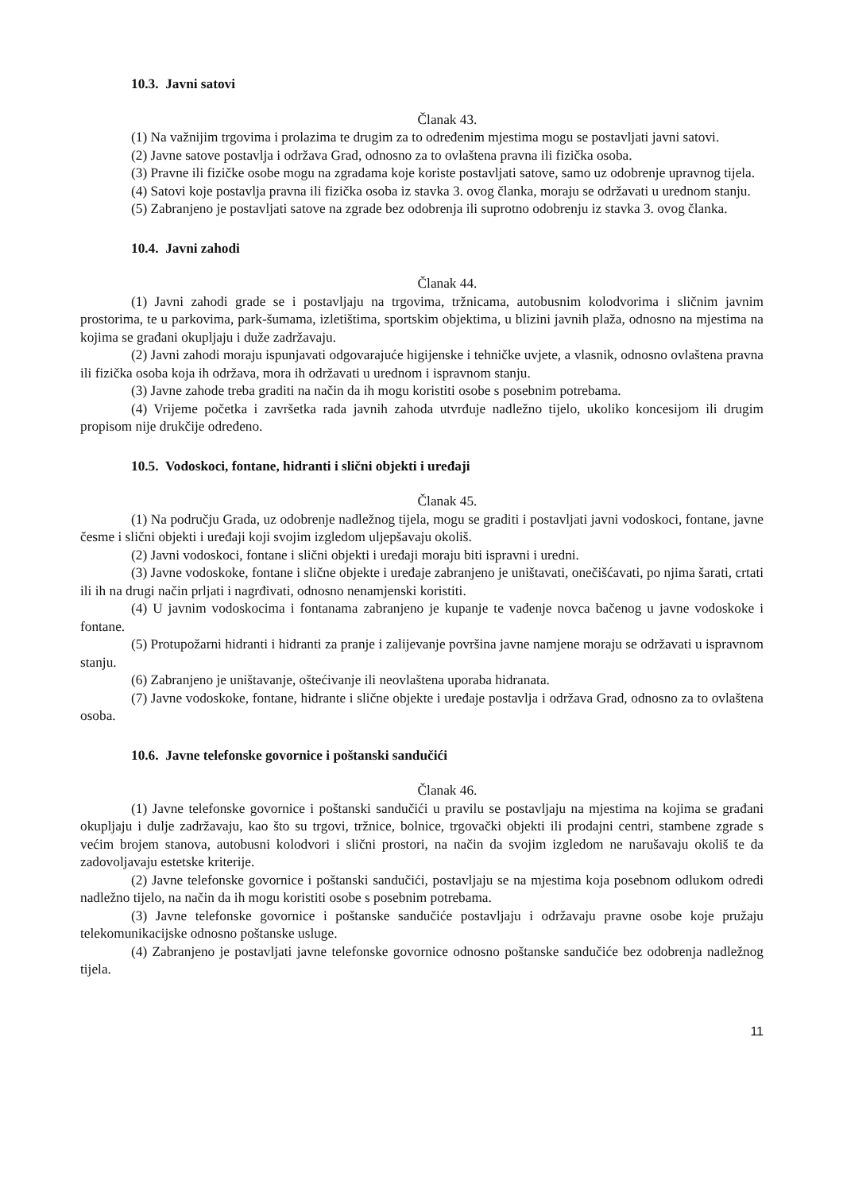10.3. Javni satovi
Članak 43.
(1) Na važnijim trgovima i prolazima te drugim za to određenim mjestima mogu se postavljati javni satovi.
(2) Javne satove postavlja i održava Grad, odnosno za to ovlaštena pravna ili fizička osoba.
(3) Pravne ili fizičke osobe mogu na zgradama koje koriste postavljati satove, samo uz odobrenje upravnog tijela.
(4) Satovi koje postavlja pravna ili fizička osoba iz stavka 3. ovog članka, moraju se održavati u urednom stanju.
(5) Zabranjeno je postavljati satove na zgrade bez odobrenja ili suprotno odobrenju iz stavka 3. ovog članka.
10.4. Javni zahodi
Članak 44.
(1) Javni zahodi grade se i postavljaju na trgovima, tržnicama, autobusnim kolodvorima i sličnim javnim prostorima, te u parkovima, park-šumama, izletištima, sportskim objektima, u blizini javnih plaža, odnosno na mjestima na kojima se građani okupljaju i duže zadržavaju.
(2) Javni zahodi moraju ispunjavati odgovarajuće higijenske i tehničke uvjete, a vlasnik, odnosno ovlaštena pravna ili fizička osoba koja ih održava, mora ih održavati u urednom i ispravnom stanju.
(3) Javne zahode treba graditi na način da ih mogu koristiti osobe s posebnim potrebama.
(4) Vrijeme početka i završetka rada javnih zahoda utvrđuje nadležno tijelo, ukoliko koncesijom ili drugim propisom nije drukčije određeno.
10.5. Vodoskoci, fontane, hidranti i slični objekti i uređaji
Članak 45.
(1) Na području Grada, uz odobrenje nadležnog tijela, mogu se graditi i postavljati javni vodoskoci, fontane, javne česme i slični objekti i uređaji koji svojim izgledom uljepšavaju okoliš.
(2) Javni vodoskoci, fontane i slični objekti i uređaji moraju biti ispravni i uredni.
(3) Javne vodoskoke, fontane i slične objekte i uređaje zabranjeno je uništavati, onečišćavati, po njima šarati, crtati ili ih na drugi način prljati i nagrđivati, odnosno nenamjenski koristiti.
(4) U javnim vodoskocima i fontanama zabranjeno je kupanje te vađenje novca bačenog u javne vodoskoke i fontane.
(5) Protupožarni hidranti i hidranti za pranje i zalijevanje površina javne namjene moraju se održavati u ispravnom stanju.
(6) Zabranjeno je uništavanje, oštećivanje ili neovlaštena uporaba hidranata.
(7) Javne vodoskoke, fontane, hidrante i slične objekte i uređaje postavlja i održava Grad, odnosno za to ovlaštena osoba.
10.6. Javne telefonske govornice i poštanski sandučići
Članak 46.
(1) Javne telefonske govornice i poštanski sandučići u pravilu se postavljaju na mjestima na kojima se građani okupljaju i dulje zadržavaju, kao što su trgovi, tržnice, bolnice, trgovački objekti ili prodajni centri, stambene zgrade s većim brojem stanova, autobusni kolodvori i slični prostori, na način da svojim izgledom ne narušavaju okoliš te da zadovoljavaju estetske kriterije.
(2) Javne telefonske govornice i poštanski sandučići, postavljaju se na mjestima koja posebnom odlukom odredi nadležno tijelo, na način da ih mogu koristiti osobe s posebnim potrebama.
(3) Javne telefonske govornice i poštanske sandučiće postavljaju i održavaju pravne osobe koje pružaju telekomunikacijske odnosno poštanske usluge.
(4) Zabranjeno je postavljati javne telefonske govornice odnosno poštanske sandučiće bez odobrenja nadležnog tijela.
11